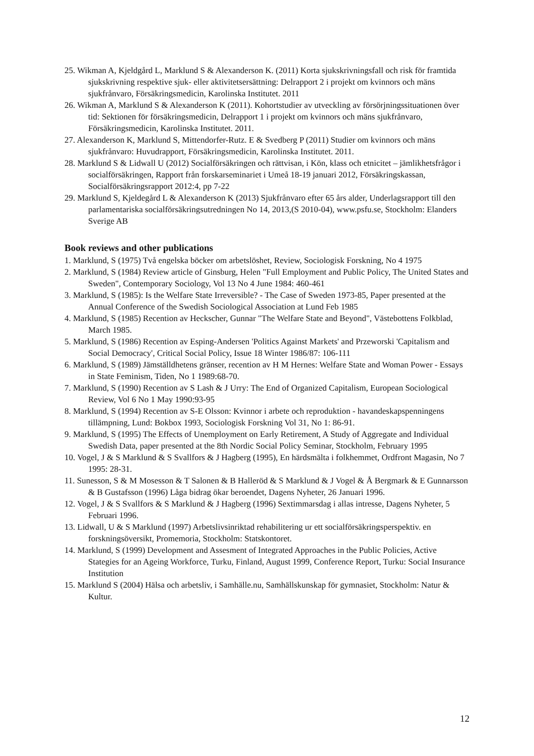25. Wikman A, Kjeldgård L, Marklund S & Alexanderson K. (2011) Korta sjukskrivningsfall och risk för framtida sjukskrivning respektive sjuk- eller aktivitetsersättning: Delrapport 2 i projekt om kvinnors och mäns sjukfrånvaro, Försäkringsmedicin, Karolinska Institutet. 2011
26. Wikman A, Marklund S & Alexanderson K (2011). Kohortstudier av utveckling av försörjningssituationen över tid: Sektionen för försäkringsmedicin, Delrapport 1 i projekt om kvinnors och mäns sjukfrånvaro, Försäkringsmedicin, Karolinska Institutet. 2011.
27. Alexanderson K, Marklund S, Mittendorfer-Rutz. E & Svedberg P (2011) Studier om kvinnors och mäns sjukfrånvaro: Huvudrapport, Försäkringsmedicin, Karolinska Institutet. 2011.
28. Marklund S & Lidwall U (2012) Socialförsäkringen och rättvisan, i Kön, klass och etnicitet – jämlikhetsfrågor i socialförsäkringen, Rapport från forskarseminariet i Umeå 18-19 januari 2012, Försäkringskassan, Socialförsäkringsrapport 2012:4, pp 7-22
29. Marklund S, Kjeldegård L & Alexanderson K (2013) Sjukfrånvaro efter 65 års alder, Underlagsrapport till den parlamentariska socialförsäkringsutredningen No 14, 2013,(S 2010-04), www.psfu.se, Stockholm: Elanders Sverige AB
Book reviews and other publications
1. Marklund, S (1975) Två engelska böcker om arbetslöshet, Review, Sociologisk Forskning, No 4 1975
2. Marklund, S (1984) Review article of Ginsburg, Helen "Full Employment and Public Policy, The United States and Sweden", Contemporary Sociology, Vol 13 No 4 June 1984: 460-461
3. Marklund, S (1985): Is the Welfare State Irreversible? - The Case of Sweden 1973-85, Paper presented at the Annual Conference of the Swedish Sociological Association at Lund Feb 1985
4. Marklund, S (1985) Recention av Heckscher, Gunnar "The Welfare State and Beyond", Västebottens Folkblad, March 1985.
5. Marklund, S (1986) Recention av Esping-Andersen 'Politics Against Markets' and Przeworski 'Capitalism and Social Democracy', Critical Social Policy, Issue 18 Winter 1986/87: 106-111
6. Marklund, S (1989) Jämställdhetens gränser, recention av H M Hernes: Welfare State and Woman Power - Essays in State Feminism, Tiden, No 1 1989:68-70.
7. Marklund, S (1990) Recention av S Lash & J Urry: The End of Organized Capitalism, European Sociological Review, Vol 6 No 1 May 1990:93-95
8. Marklund, S (1994) Recention av S-E Olsson: Kvinnor i arbete och reproduktion - havandeskapspenningens tillämpning, Lund: Bokbox 1993, Sociologisk Forskning Vol 31, No 1: 86-91.
9. Marklund, S (1995) The Effects of Unemployment on Early Retirement, A Study of Aggregate and Individual Swedish Data, paper presented at the 8th Nordic Social Policy Seminar, Stockholm, February 1995
10. Vogel, J & S Marklund & S Svallfors & J Hagberg (1995), En härdsmälta i folkhemmet, Ordfront Magasin, No 7 1995: 28-31.
11. Sunesson, S & M Mosesson & T Salonen & B Halleröd & S Marklund & J Vogel & Å Bergmark & E Gunnarsson & B Gustafsson (1996) Låga bidrag ökar beroendet, Dagens Nyheter, 26 Januari 1996.
12. Vogel, J & S Svallfors & S Marklund & J Hagberg (1996) Sextimmarsdag i allas intresse, Dagens Nyheter, 5 Februari 1996.
13. Lidwall, U & S Marklund (1997) Arbetslivsinriktad rehabilitering ur ett socialförsäkringsperspektiv. en forskningsöversikt, Promemoria, Stockholm: Statskontoret.
14. Marklund, S (1999) Development and Assesment of Integrated Approaches in the Public Policies, Active Stategies for an Ageing Workforce, Turku, Finland, August 1999, Conference Report, Turku: Social Insurance Institution
15. Marklund S (2004) Hälsa och arbetsliv, i Samhälle.nu, Samhällskunskap för gymnasiet, Stockholm: Natur & Kultur.
12